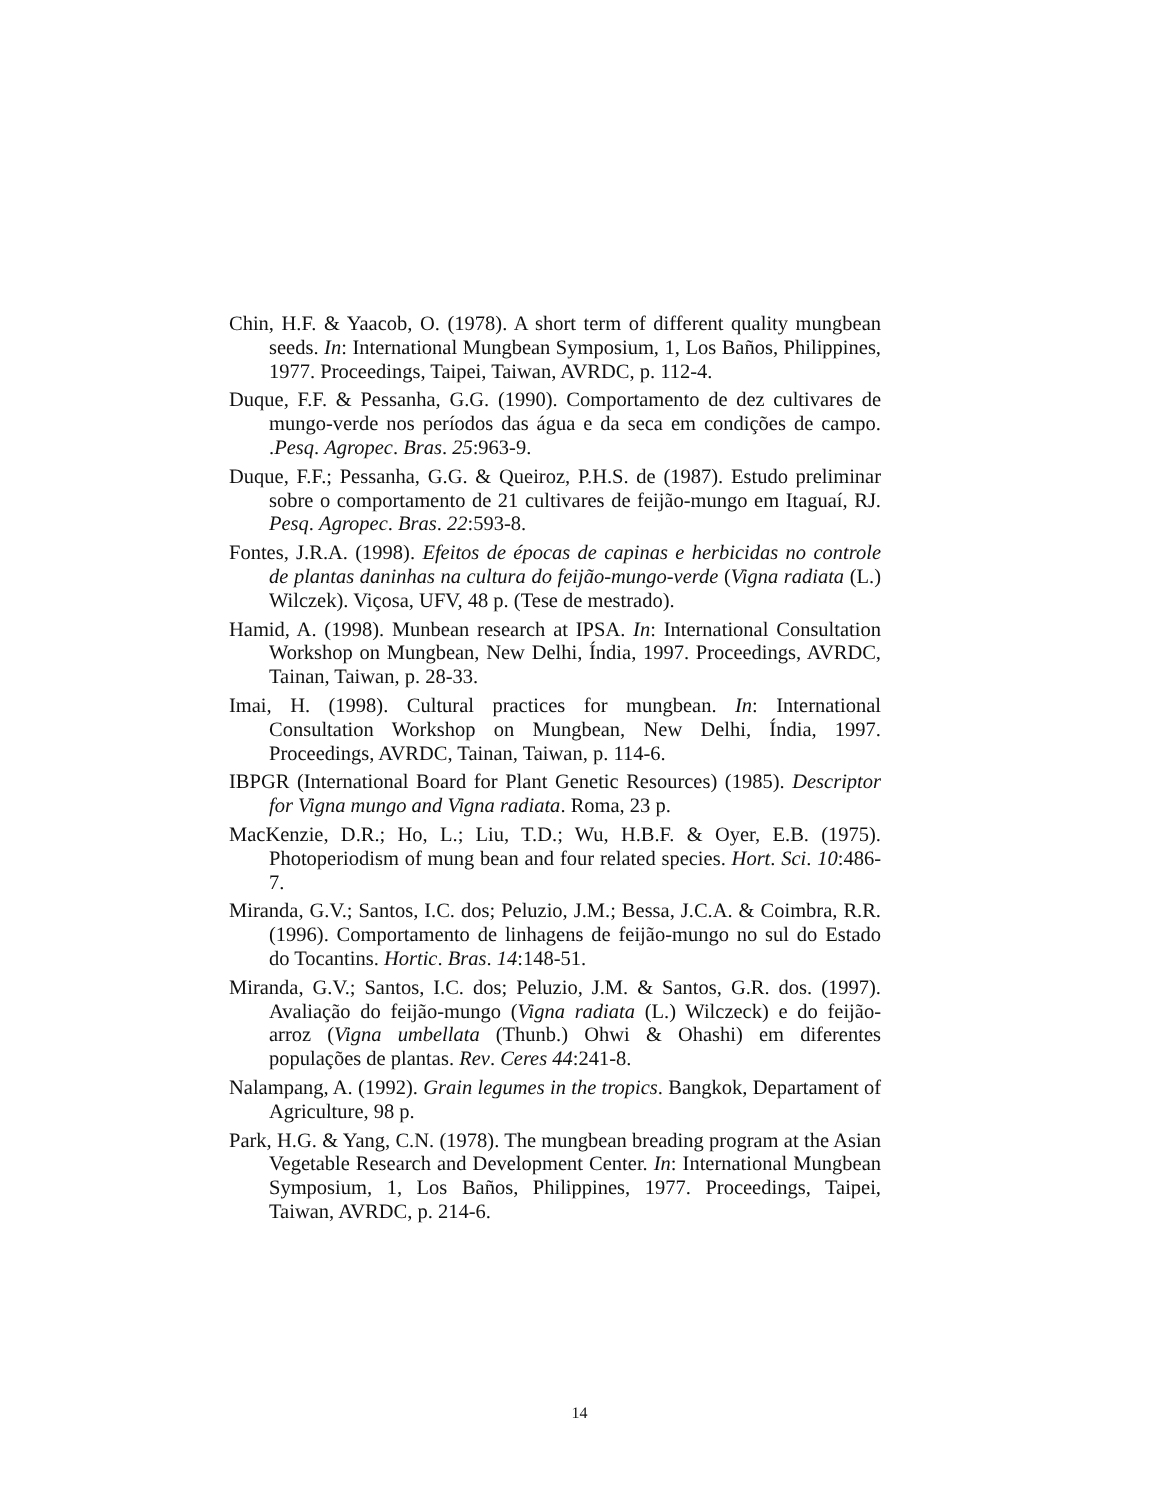Chin, H.F. & Yaacob, O. (1978). A short term of different quality mungbean seeds. In: International Mungbean Symposium, 1, Los Baños, Philippines, 1977. Proceedings, Taipei, Taiwan, AVRDC, p. 112-4.
Duque, F.F. & Pessanha, G.G. (1990). Comportamento de dez cultivares de mungo-verde nos períodos das água e da seca em condições de campo. .Pesq. Agropec. Bras. 25:963-9.
Duque, F.F.; Pessanha, G.G. & Queiroz, P.H.S. de (1987). Estudo preliminar sobre o comportamento de 21 cultivares de feijão-mungo em Itaguaí, RJ. Pesq. Agropec. Bras. 22:593-8.
Fontes, J.R.A. (1998). Efeitos de épocas de capinas e herbicidas no controle de plantas daninhas na cultura do feijão-mungo-verde (Vigna radiata (L.) Wilczek). Viçosa, UFV, 48 p. (Tese de mestrado).
Hamid, A. (1998). Munbean research at IPSA. In: International Consultation Workshop on Mungbean, New Delhi, Índia, 1997. Proceedings, AVRDC, Tainan, Taiwan, p. 28-33.
Imai, H. (1998). Cultural practices for mungbean. In: International Consultation Workshop on Mungbean, New Delhi, Índia, 1997. Proceedings, AVRDC, Tainan, Taiwan, p. 114-6.
IBPGR (International Board for Plant Genetic Resources) (1985). Descriptor for Vigna mungo and Vigna radiata. Roma, 23 p.
MacKenzie, D.R.; Ho, L.; Liu, T.D.; Wu, H.B.F. & Oyer, E.B. (1975). Photoperiodism of mung bean and four related species. Hort. Sci. 10:486-7.
Miranda, G.V.; Santos, I.C. dos; Peluzio, J.M.; Bessa, J.C.A. & Coimbra, R.R. (1996). Comportamento de linhagens de feijão-mungo no sul do Estado do Tocantins. Hortic. Bras. 14:148-51.
Miranda, G.V.; Santos, I.C. dos; Peluzio, J.M. & Santos, G.R. dos. (1997). Avaliação do feijão-mungo (Vigna radiata (L.) Wilczeck) e do feijão-arroz (Vigna umbellata (Thunb.) Ohwi & Ohashi) em diferentes populações de plantas. Rev. Ceres 44:241-8.
Nalampang, A. (1992). Grain legumes in the tropics. Bangkok, Departament of Agriculture, 98 p.
Park, H.G. & Yang, C.N. (1978). The mungbean breading program at the Asian Vegetable Research and Development Center. In: International Mungbean Symposium, 1, Los Baños, Philippines, 1977. Proceedings, Taipei, Taiwan, AVRDC, p. 214-6.
14